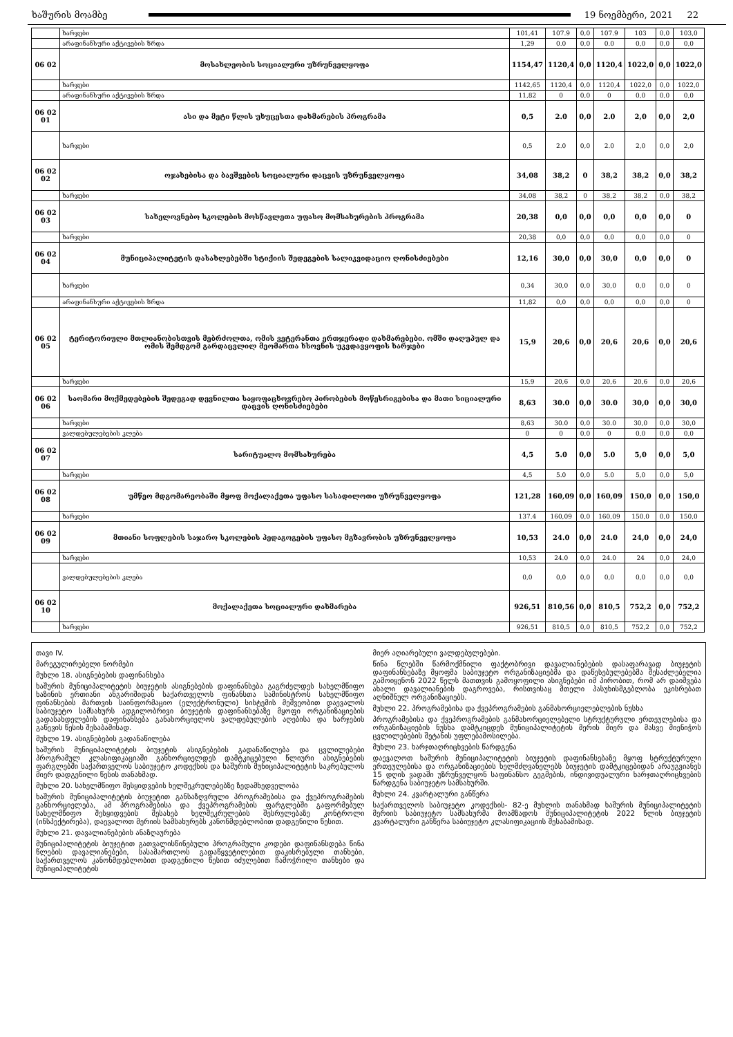ხაშურის მოამბე 19 ნოემბერი, 2021 22
| | ხარჯები | 101,41 | 107.9 | 0,0 | 107.9 | 103 | 0,0 | 103,0 |
| | არაფინანსური აქტივების ზრდა | 1,29 | 0.0 | 0,0 | 0.0 | 0,0 | 0,0 | 0,0 |
| 06 02 | მოსახლეობის სოციალური უზრუნველყოფა | 1154,47 | 1120,4 | 0,0 | 1120,4 | 1022,0 | 0,0 | 1022,0 |
| | ხარჯები | 1142,65 | 1120,4 | 0,0 | 1120,4 | 1022,0 | 0,0 | 1022,0 |
| | არაფინანსური აქტივების ზრდა | 11,82 | 0 | 0,0 | 0 | 0,0 | 0,0 | 0,0 |
| 06 02 01 | ასი და მეტი წლის უხუცესთა დახმარების პროგრამა | 0,5 | 2.0 | 0,0 | 2.0 | 2,0 | 0,0 | 2,0 |
| | ხარჯები | 0,5 | 2.0 | 0,0 | 2.0 | 2,0 | 0,0 | 2,0 |
| 06 02 02 | ოჯახებისა და ბავშვების სოციალური დაცვის უზრუნველყოფა | 34,08 | 38,2 | 0 | 38,2 | 38,2 | 0,0 | 38,2 |
| | ხარჯები | 34,08 | 38,2 | 0 | 38,2 | 38,2 | 0,0 | 38,2 |
| 06 02 03 | სახელოვნებო სკოლების მოსწავლეთა უფასო მომსახურების პროგრამა | 20,38 | 0,0 | 0,0 | 0,0 | 0,0 | 0,0 | 0 |
| | ხარჯები | 20,38 | 0,0 | 0,0 | 0,0 | 0,0 | 0,0 | 0 |
| 06 02 04 | მუნიციპალიტეტის დასახლებებში სტიქიის შედეგების სალიკვიდაციო ღონისძიებები | 12,16 | 30,0 | 0,0 | 30,0 | 0,0 | 0,0 | 0 |
| | ხარჯები | 0,34 | 30,0 | 0,0 | 30,0 | 0,0 | 0,0 | 0 |
| | არაფინანსური აქტივების ზრდა | 11,82 | 0,0 | 0,0 | 0,0 | 0,0 | 0,0 | 0 |
| 06 02 05 | ტერიტორიული მთლიანობისთვის მებრძოლთა, ომის ვეტერანთა ერთჯერადი დახმარებები. ომში დაღუპულ და ომის შემდგომ გარდაცვლილ მეომართა ხსოვნის უკვდავყოფის ხარჯები | 15,9 | 20,6 | 0,0 | 20,6 | 20,6 | 0,0 | 20,6 |
| | ხარჯები | 15,9 | 20,6 | 0,0 | 20,6 | 20,6 | 0,0 | 20,6 |
| 06 02 06 | საომარი მოქმედებების შედეგად დევნილთა საყოფაცხოვრებო პირობების მოწესრიგებისა და მათი სიციალური დაცვის ღონისძიებები | 8,63 | 30.0 | 0,0 | 30.0 | 30,0 | 0,0 | 30,0 |
| | ხარჯები | 8,63 | 30.0 | 0,0 | 30.0 | 30,0 | 0,0 | 30,0 |
| | ვალდებულებების კლება | 0 | 0 | 0,0 | 0 | 0,0 | 0,0 | 0,0 |
| 06 02 07 | სარიტუალო მომსახურება | 4,5 | 5.0 | 0,0 | 5.0 | 5,0 | 0,0 | 5,0 |
| | ხარჯები | 4,5 | 5.0 | 0,0 | 5.0 | 5,0 | 0,0 | 5,0 |
| 06 02 08 | უმწეო მდგომარეობაში მყოფ მოქალაქეთა უფასო სასადილოთი უზრუნველყოფა | 121,28 | 160,09 | 0,0 | 160,09 | 150,0 | 0,0 | 150,0 |
| | ხარჯები | 137.4 | 160,09 | 0,0 | 160,09 | 150,0 | 0,0 | 150,0 |
| 06 02 09 | მთიანი სოფლების საჯარო სკოლების პედაგოგების უფასო მგზავრობის უზრუნველყოფა | 10,53 | 24.0 | 0,0 | 24.0 | 24,0 | 0,0 | 24,0 |
| | ხარჯები | 10,53 | 24.0 | 0,0 | 24.0 | 24 | 0,0 | 24,0 |
| | ვალდებულებების კლება | 0,0 | 0,0 | 0,0 | 0,0 | 0,0 | 0,0 | 0,0 |
| 06 02 10 | მოქალაქეთა სოციალური დახმარება | 926,51 | 810,56 | 0,0 | 810,5 | 752,2 | 0,0 | 752,2 |
| | ხარჯები | 926,51 | 810,5 | 0,0 | 810,5 | 752,2 | 0,0 | 752,2 |
თავი IV.
მარეგულირებელი ნორმები
მუხლი 18. ასიგნებების დაფინანსება
ხაშურის მუნიციპალიტეტის ბიუჯეტის ასიგნებების დაფინანსება გაგრძელდეს სახელმწიფო ხაზინის ერთიანი ანგარიშიდან საქართველოს ფინანსთა სამინისტროს სახელმწიფო ფინანსების მართვის საინფორმაციო (ელექტრონული) სისტემის მეშვეობით დაევალოს საბიუჯეტო სამსახურს ადგილობრივი ბიუჯეტის დაფინანსებაზე მყოფი ორგანიზაციების გადასახდელების დაფინანსება განახორციელოს ვალდებულების აღებისა და ხარჯების გაწევის წესის შესაბამისად.
მუხლი 19. ასიგნებების გადანაწილება
ხაშურის მუნიციპალიტეტის ბიუჯეტის ასიგნებების გადანაწილება და ცვლილებები პროგრამულ კლასიფიკაციაში განხორციელდეს დამტკიცებული წლიური ასიგნებების ფარგლებში საქართველოს საბიუჯეტო კოდექსის და ხაშურის მუნიციპალიტეტის საკრებულოს მიერ დადგენილი წესის თანახმად.
მუხლი 20. სახელმწიფო შესყიდვების ხელშეკრულებებზე ზედამხედველობა
ხაშურის მუნიციპალიტეტის ბიუჯეტით განსაზღვრული პროგრამებისა და ქვეპროგრამების განხორციელება, ამ პროგრამებისა და ქვეპროგრამების ფარგლებში გაფორმებულ სახელმწიფო შესყიდვების შესახებ ხელშეკრულების შესრულებაზე კონტროლი (ინსპექტირება), დაევალოთ მერიის სამსახურებს კანონმდებლობით დადგენილი წესით.
მუხლი 21. დავალიანებების ანაზღაურება
მუნიციპალიტეტის ბიუჯეტით გათვალისწინებული პროგრამული კოდები დაფინანსდება წინა წლების დავალიანებები, სასამართლოს გადაწყვეტილებით დაკისრებული თანხები, საქართველოს კანონმდებლობით დადგენილი წესით იძულებით ჩამოჭრილი თანხები და მუნიციპალიტეტის
მიერ აღიარებული ვალდებულებები.
წინა წლებში წარმოქმნილი ფაქტობრივი დავალიანებების დასაფარავად ბიუჯეტის დაფინანსებაზე მყოფმა საბიუჯეტო ორგანიზაციებმა და დაწესებულებებმა შესაძლებელია გამოიყენონ 2022 წელს მათთვის გამოყოფილი ასიგნებები იმ პირობით, რომ არ დაიშვება ახალი დავალიანების დაგროვება, რისთვისაც მთელი პასუხისმგებლობა ეკისრებათ აღნიშნულ ორგანიზაციებს.
მუხლი 22. პროგრამებისა და ქვეპროგრამების განმახორციელებლების ნუსხა
პროგრამებისა და ქვეპროგრამების განმახორციელებელი სტრუქტურული ერთეულებისა და ორგანიზაციების ნუსხა დამტკიცდეს მუნიციპალიტეტის მერის მიერ და მასვე მიენიჭოს ცვლილებების შეტანის უფლებამოსილება.
მუხლი 23. ხარჯთაღრიცხვების წარდგენა
დაევალოთ ხაშურის მუნიციპალიტეტის ბიუჯეტის დაფინანსებაზე მყოფ სტრუქტურული ერთეულებისა და ორგანიზაციების ხელმძღვანელებს ბიუჯეტის დამტკიცებიდან არაუგვიანეს 15 დღის ვადაში უზრუნველყონ საფინანსო გეგმების, ინდივიდუალური ხარჯთაღრიცხვების წარდგენა საბიუჯეტო სამსახურში.
მუხლი 24. კვარტალური განწერა
საქართველოს საბიუჯეტო კოდექსის- 82-ე მუხლის თანახმად ხაშურის მუნიციპალიტეტის მერიის საბიუჯეტო სამსახურმა მოამზადოს მუნიციპალიტეტის 2022 წლის ბიუჯეტის კვარტალური განწერა საბიუჯეტო კლასიფიკაციის შესაბამისად.